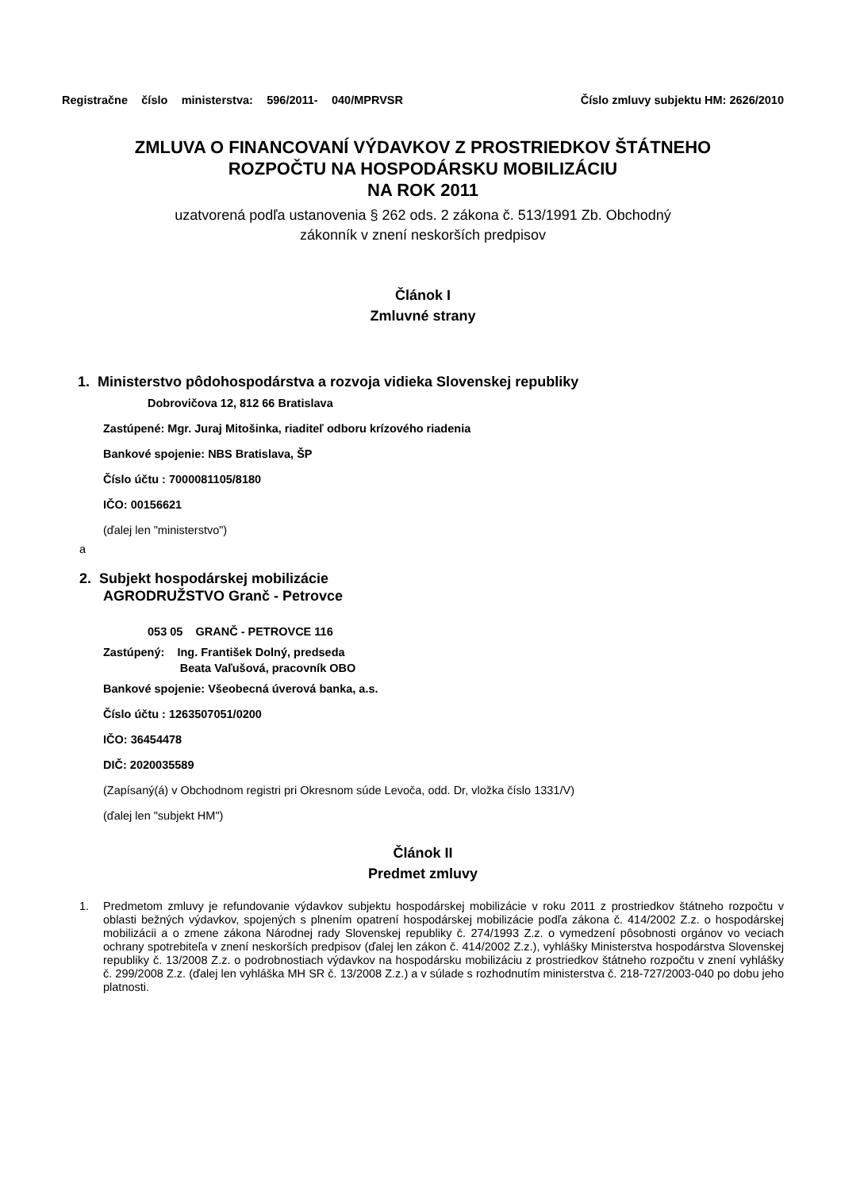Registračne číslo ministerstva: 596/2011- 040/MPRVSR
Číslo zmluvy subjektu HM: 2626/2010
ZMLUVA O FINANCOVANÍ VÝDAVKOV Z PROSTRIEDKOV ŠTÁTNEHO
ROZPOČTU NA HOSPODÁRSKU MOBILIZÁCIU
NA ROK 2011
uzatvorená podľa ustanovenia § 262 ods. 2 zákona č. 513/1991 Zb. Obchodný
zákonník v znení neskorších predpisov
Článok I
Zmluvné strany
1. Ministerstvo pôdohospodárstva a rozvoja vidieka Slovenskej republiky
Dobrovičova 12, 812 66 Bratislava
Zastúpené: Mgr. Juraj Mitošinka, riaditeľ odboru krízového riadenia
Bankové spojenie: NBS Bratislava, ŠP
Číslo účtu : 7000081105/8180
IČO: 00156621
(ďalej len "ministerstvo")
a
2. Subjekt hospodárskej mobilizácie
AGRODRUŽSTVO Granč - Petrovce
053 05 GRANČ - PETROVCE 116
Zastúpený: Ing. František Dolný, predseda
Beata Vaľušová, pracovník OBO
Bankové spojenie: Všeobecná úverová banka, a.s.
Číslo účtu : 1263507051/0200
IČO: 36454478
DIČ: 2020035589
(Zapísaný(á) v Obchodnom registri pri Okresnom súde Levoča, odd. Dr, vložka číslo 1331/V)
(ďalej len "subjekt HM")
Článok II
Predmet zmluvy
1. Predmetom zmluvy je refundovanie výdavkov subjektu hospodárskej mobilizácie v roku 2011 z prostriedkov štátneho rozpočtu v oblasti bežných výdavkov, spojených s plnením opatrení hospodárskej mobilizácie podľa zákona č. 414/2002 Z.z. o hospodárskej mobilizácii a o zmene zákona Národnej rady Slovenskej republiky č. 274/1993 Z.z. o vymedzení pôsobnosti orgánov vo veciach ochrany spotrebiteľa v znení neskorších predpisov (ďalej len zákon č. 414/2002 Z.z.), vyhlášky Ministerstva hospodárstva Slovenskej republiky č. 13/2008 Z.z. o podrobnostiach výdavkov na hospodársku mobilizáciu z prostriedkov štátneho rozpočtu v znení vyhlášky č. 299/2008 Z.z. (ďalej len vyhláška MH SR č. 13/2008 Z.z.) a v súlade s rozhodnutím ministerstva č. 218-727/2003-040 po dobu jeho platnosti.